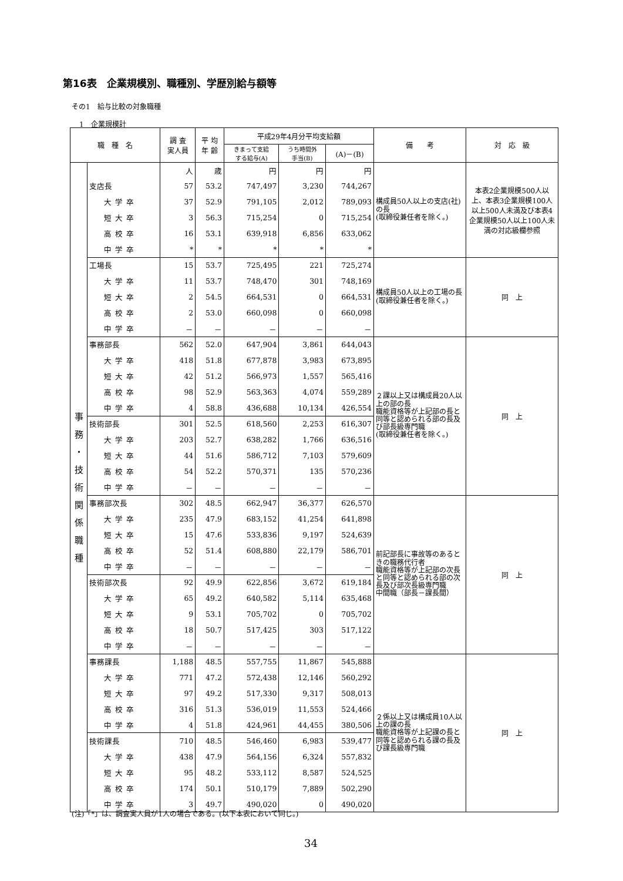第16表　企業規模別、職種別、学歴別給与額等
その1　給与比較の対象職種
1　企業規模計
| 職 種 名 | | 調 査 実人員 | 平 均 年 齢 | 平成29年4月分平均支給額 | | | 備 考 | 対 応 級 |
| --- | --- | --- | --- | --- | --- | --- | --- | --- |
| | | | | きまって支給 する給与(A) | うち時間外 手当(B) | (A)－(B) | | |
| 事 務 ・ 技 術 関 係 職 種 | | 人 | 歳 | 円 | 円 | 円 | 構成員50人以上の支店(社)の長 (取締役兼任者を除く。) | 本表2企業規模500人以上、本表3企業規模100人以上500人未満及び本表4企業規模50人以上100人未満の対応級欄参照 |
| | 支店長 | 57 | 53.2 | 747,497 | 3,230 | 744,267 | | |
| | 大学卒 | 37 | 52.9 | 791,105 | 2,012 | 789,093 | | |
| | 短大卒 | 3 | 56.3 | 715,254 | 0 | 715,254 | | |
| | 高校卒 | 16 | 53.1 | 639,918 | 6,856 | 633,062 | | |
| | 中学卒 | * | * | * | * | * | | |
| | 工場長 | 15 | 53.7 | 725,495 | 221 | 725,274 | 構成員50人以上の工場の長 (取締役兼任者を除く。) | 同 上 |
| | 大学卒 | 11 | 53.7 | 748,470 | 301 | 748,169 | | |
| | 短大卒 | 2 | 54.5 | 664,531 | 0 | 664,531 | | |
| | 高校卒 | 2 | 53.0 | 660,098 | 0 | 660,098 | | |
| | 中学卒 | － | － | － | － | － | | |
| | 事務部長 | 562 | 52.0 | 647,904 | 3,861 | 644,043 | ２課以上又は構成員20人以上の部の長 職能資格等が上記部の長と同等と認められる部の長及び部長級専門職 (取締役兼任者を除く。) | 同 上 |
| | 大学卒 | 418 | 51.8 | 677,878 | 3,983 | 673,895 | | |
| | 短大卒 | 42 | 51.2 | 566,973 | 1,557 | 565,416 | | |
| | 高校卒 | 98 | 52.9 | 563,363 | 4,074 | 559,289 | | |
| | 中学卒 | 4 | 58.8 | 436,688 | 10,134 | 426,554 | | |
| | 技術部長 | 301 | 52.5 | 618,560 | 2,253 | 616,307 | | |
| | 大学卒 | 203 | 52.7 | 638,282 | 1,766 | 636,516 | | |
| | 短大卒 | 44 | 51.6 | 586,712 | 7,103 | 579,609 | | |
| | 高校卒 | 54 | 52.2 | 570,371 | 135 | 570,236 | | |
| | 中学卒 | － | － | － | － | － | | |
| | 事務部次長 | 302 | 48.5 | 662,947 | 36,377 | 626,570 | 前記部長に事故等のあるときの職務代行者 職能資格等が上記部の次長と同等と認められる部の次長及び部次長級専門職 中間職（部長－課長間） | 同 上 |
| | 大学卒 | 235 | 47.9 | 683,152 | 41,254 | 641,898 | | |
| | 短大卒 | 15 | 47.6 | 533,836 | 9,197 | 524,639 | | |
| | 高校卒 | 52 | 51.4 | 608,880 | 22,179 | 586,701 | | |
| | 中学卒 | － | － | － | － | － | | |
| | 技術部次長 | 92 | 49.9 | 622,856 | 3,672 | 619,184 | | |
| | 大学卒 | 65 | 49.2 | 640,582 | 5,114 | 635,468 | | |
| | 短大卒 | 9 | 53.1 | 705,702 | 0 | 705,702 | | |
| | 高校卒 | 18 | 50.7 | 517,425 | 303 | 517,122 | | |
| | 中学卒 | － | － | － | － | － | | |
| | 事務課長 | 1,188 | 48.5 | 557,755 | 11,867 | 545,888 | ２係以上又は構成員10人以上の課の長 職能資格等が上記課の長と同等と認められる課の長及び課長級専門職 | 同 上 |
| | 大学卒 | 771 | 47.2 | 572,438 | 12,146 | 560,292 | | |
| | 短大卒 | 97 | 49.2 | 517,330 | 9,317 | 508,013 | | |
| | 高校卒 | 316 | 51.3 | 536,019 | 11,553 | 524,466 | | |
| | 中学卒 | 4 | 51.8 | 424,961 | 44,455 | 380,506 | | |
| | 技術課長 | 710 | 48.5 | 546,460 | 6,983 | 539,477 | | |
| | 大学卒 | 438 | 47.9 | 564,156 | 6,324 | 557,832 | | |
| | 短大卒 | 95 | 48.2 | 533,112 | 8,587 | 524,525 | | |
| | 高校卒 | 174 | 50.1 | 510,179 | 7,889 | 502,290 | | |
| | 中学卒 | 3 | 49.7 | 490,020 | 0 | 490,020 | | |
(注)「*」は、調査実人員が1人の場合である。(以下本表において同じ。)
34